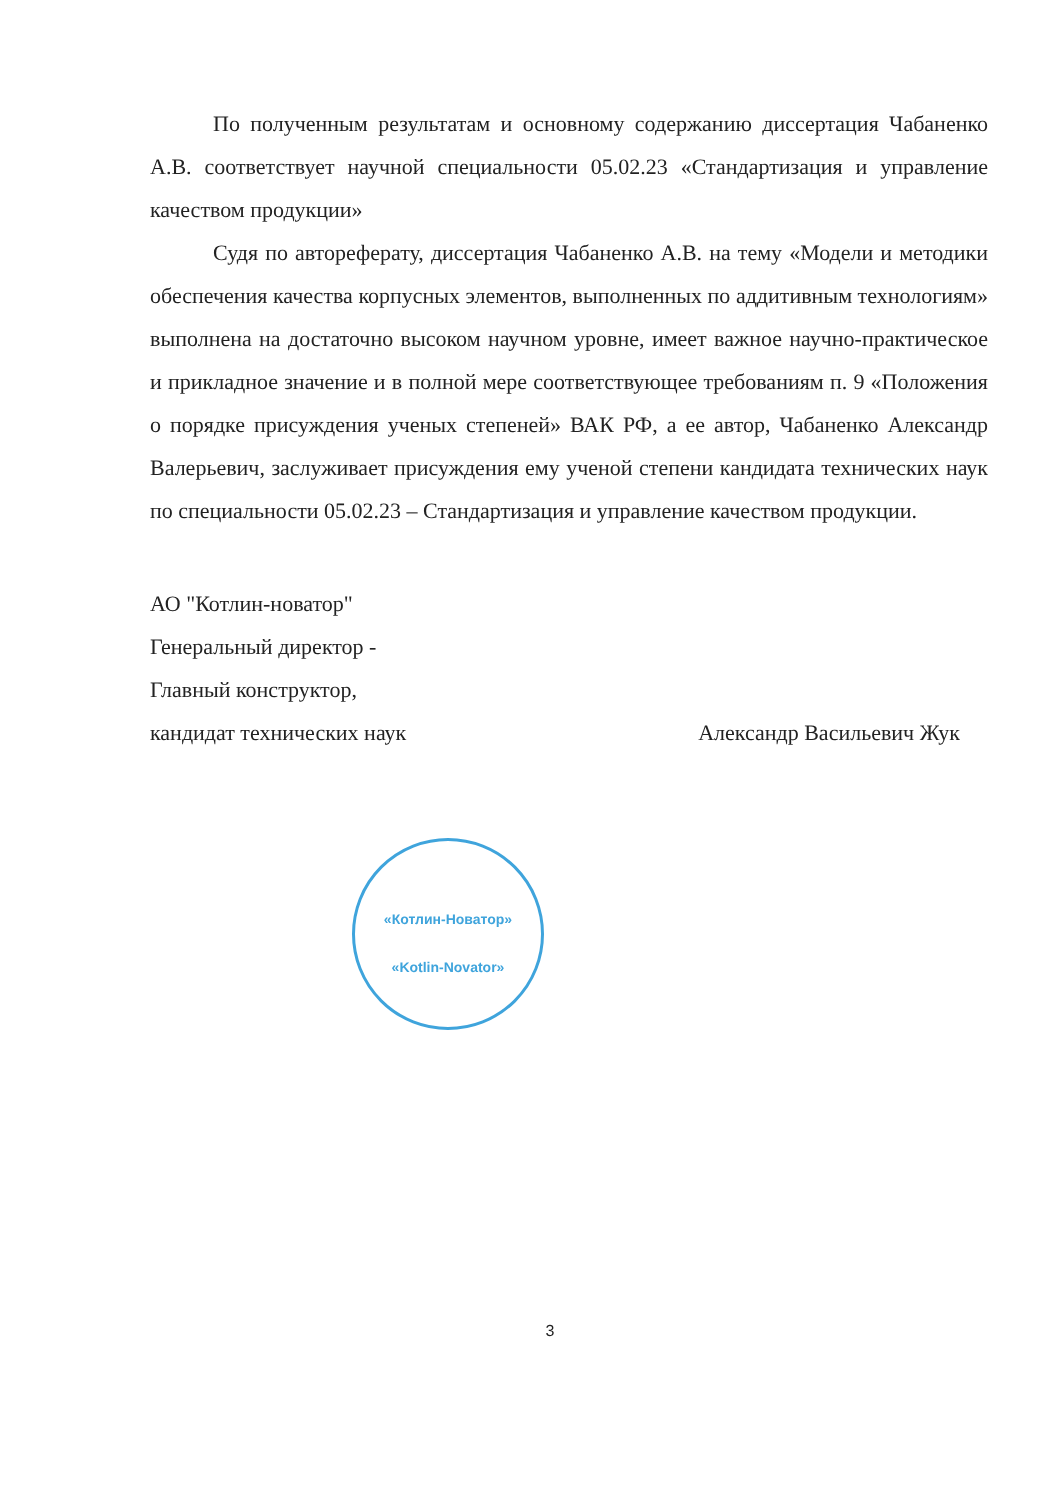По полученным результатам и основному содержанию диссертация Чабаненко А.В. соответствует научной специальности 05.02.23 «Стандартизация и управление качеством продукции»
Судя по автореферату, диссертация Чабаненко А.В. на тему «Модели и методики обеспечения качества корпусных элементов, выполненных по аддитивным технологиям» выполнена на достаточно высоком научном уровне, имеет важное научно-практическое и прикладное значение и в полной мере соответствующее требованиям п. 9 «Положения о порядке присуждения ученых степеней» ВАК РФ, а ее автор, Чабаненко Александр Валерьевич, заслуживает присуждения ему ученой степени кандидата технических наук по специальности 05.02.23 – Стандартизация и управление качеством продукции.
АО "Котлин-новатор"
Генеральный директор -
Главный конструктор,
кандидат технических наук Александр Васильевич Жук
«Котлин-Новатор»
«Kotlin-Novator»
3